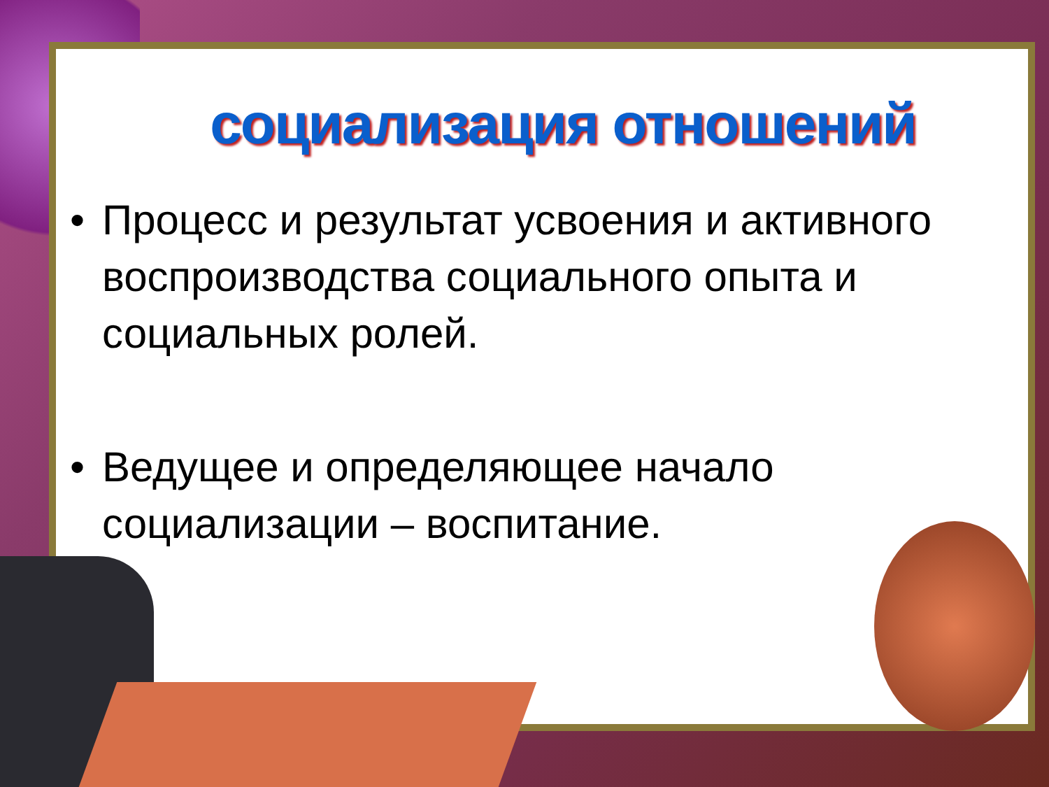социализация отношений
• Процесс и результат усвоения и активного воспроизводства социального опыта и социальных ролей.
• Ведущее и определяющее начало социализации – воспитание.